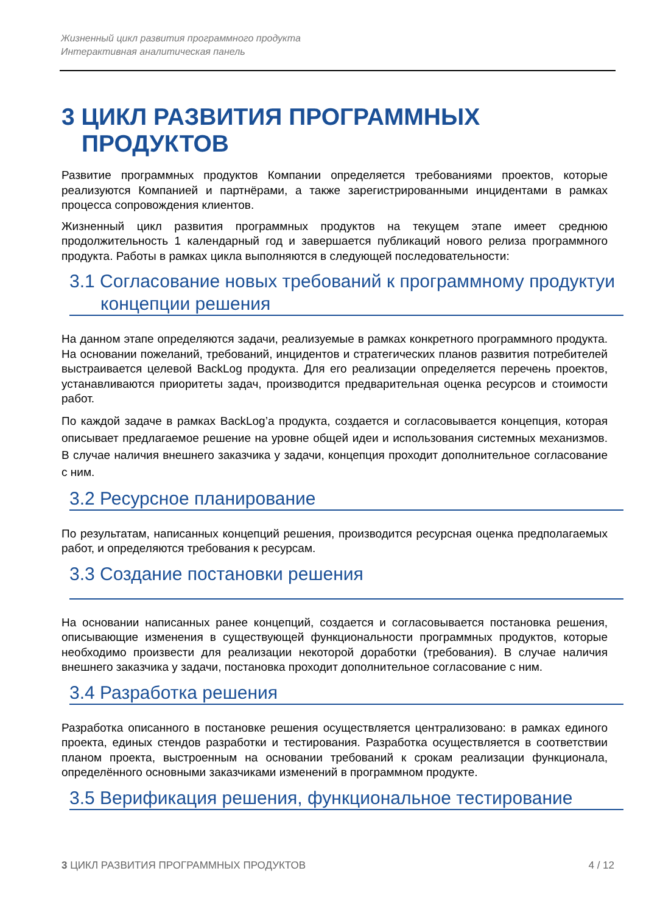Жизненный цикл развития программного продукта
Интерактивная аналитическая панель
3 ЦИКЛ РАЗВИТИЯ ПРОГРАММНЫХ ПРОДУКТОВ
Развитие программных продуктов Компании определяется требованиями проектов, которые реализуются Компанией и партнёрами, а также зарегистрированными инцидентами в рамках процесса сопровождения клиентов.
Жизненный цикл развития программных продуктов на текущем этапе имеет среднюю продолжительность 1 календарный год и завершается публикаций нового релиза программного продукта. Работы в рамках цикла выполняются в следующей последовательности:
3.1 Согласование новых требований к программному продуктуи концепции решения
На данном этапе определяются задачи, реализуемые в рамках конкретного программного продукта. На основании пожеланий, требований, инцидентов и стратегических планов развития потребителей выстраивается целевой BackLog продукта. Для его реализации определяется перечень проектов, устанавливаются приоритеты задач, производится предварительная оценка ресурсов и стоимости работ.
По каждой задаче в рамках BackLog’а продукта, создается и согласовывается концепция, которая описывает предлагаемое решение на уровне общей идеи и использования системных механизмов. В случае наличия внешнего заказчика у задачи, концепция проходит дополнительное согласование с ним.
3.2 Ресурсное планирование
По результатам, написанных концепций решения, производится ресурсная оценка предполагаемых работ, и определяются требования к ресурсам.
3.3 Создание постановки решения
На основании написанных ранее концепций, создается и согласовывается постановка решения, описывающие изменения в существующей функциональности программных продуктов, которые необходимо произвести для реализации некоторой доработки (требования). В случае наличия внешнего заказчика у задачи, постановка проходит дополнительное согласование с ним.
3.4 Разработка решения
Разработка описанного в постановке решения осуществляется централизовано: в рамках единого проекта, единых стендов разработки и тестирования. Разработка осуществляется в соответствии планом проекта, выстроенным на основании требований к срокам реализации функционала, определённого основными заказчиками изменений в программном продукте.
3.5 Верификация решения, функциональное тестирование
3 ЦИКЛ РАЗВИТИЯ ПРОГРАММНЫХ ПРОДУКТОВ 4 / 12